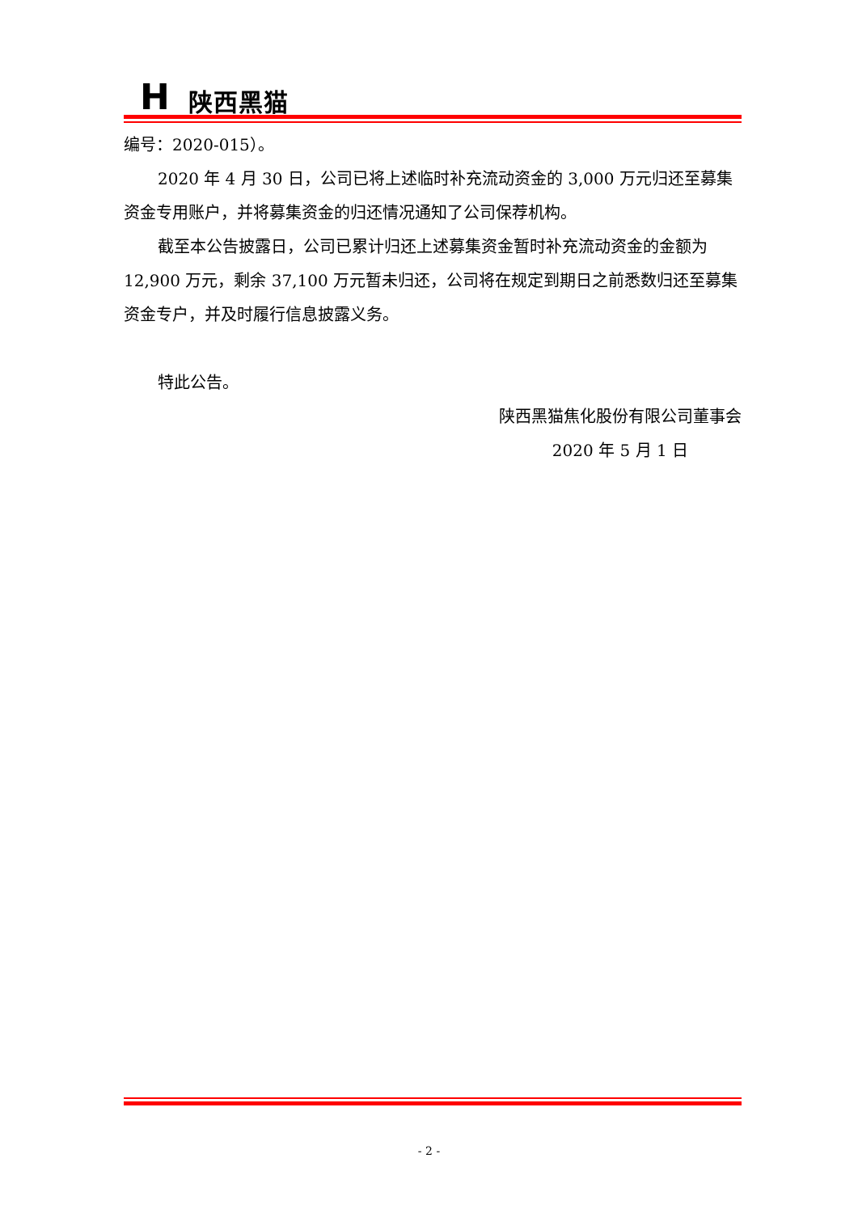H 陕西黑猫
编号：2020-015）。
2020 年 4 月 30 日，公司已将上述临时补充流动资金的 3,000 万元归还至募集资金专用账户，并将募集资金的归还情况通知了公司保荐机构。
截至本公告披露日，公司已累计归还上述募集资金暂时补充流动资金的金额为 12,900 万元，剩余 37,100 万元暂未归还，公司将在规定到期日之前悉数归还至募集资金专户，并及时履行信息披露义务。
特此公告。
陕西黑猫焦化股份有限公司董事会
2020 年 5 月 1 日
- 2 -